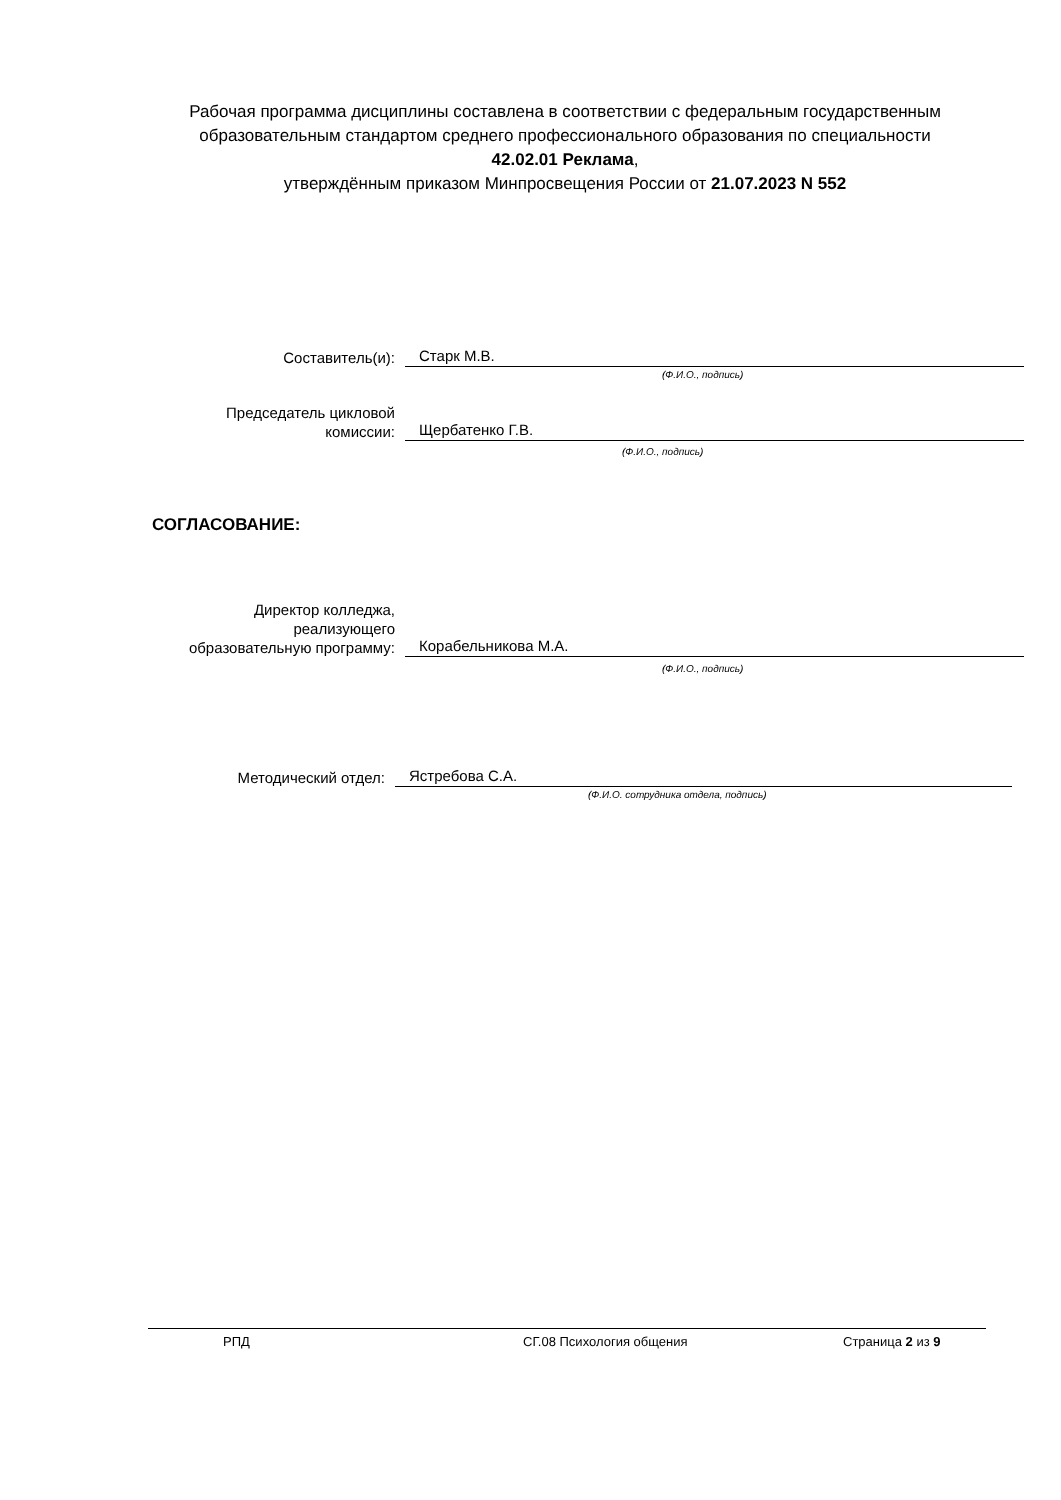Рабочая программа дисциплины составлена в соответствии с федеральным государственным образовательным стандартом среднего профессионального образования по специальности 42.02.01 Реклама,
утверждённым приказом Минпросвещения России от 21.07.2023 N 552
Составитель(и):
Старк М.В.
(Ф.И.О., подпись)
Председатель цикловой
комиссии:
Щербатенко Г.В.
(Ф.И.О., подпись)
СОГЛАСОВАНИЕ:
Директор колледжа,
реализующего
образовательную программу:
Корабельникова М.А.
(Ф.И.О., подпись)
Методический отдел:
Ястребова С.А.
(Ф.И.О. сотрудника отдела, подпись)
РПД СГ.08 Психология общения Страница 2 из 9